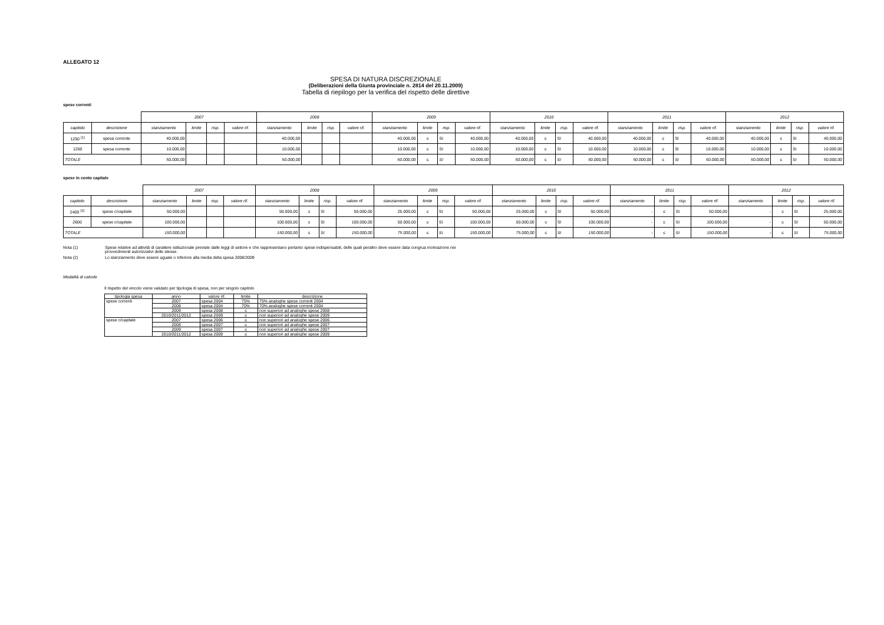ALLEGATO 12
SPESA DI NATURA DISCREZIONALE
(Deliberazioni della Giunta provinciale n. 2814 del 20.11.2009)
Tabella di riepilogo per la verifica del rispetto delle direttive
spese correnti
| | | 2007 | | | | 2008 | | | | 2009 | | | | 2010 | | | | 2011 | | | | 2012 | | | |
| --- | --- | --- | --- | --- | --- | --- | --- | --- | --- | --- | --- | --- | --- | --- | --- | --- | --- | --- | --- | --- | --- | --- | --- | --- | --- |
| capitolo | descrizione | stanziamento | limite | risp. | valore rif. | stanziamento | limite | risp. | valore rif. | stanziamento | limite | risp. | valore rif. | stanziamento | limite | risp. | valore rif. | stanziamento | limite | risp. | valore rif. | stanziamento | limite | risp. | valore rif. |
| 1250 <sup>(1)</sup> | spesa corrente | 40.000,00 | | | | 40.000,00 | | | | 40.000,00 | ≤ | SI | 40.000,00 | 40.000,00 | ≤ | SI | 40.000,00 | 40.000,00 | ≤ | SI | 40.000,00 | 40.000,00 | ≤ | SI | 40.000,00 |
| 1260 | spesa corrente | 10.000,00 | | | | 10.000,00 | | | | 10.000,00 | ≤ | SI | 10.000,00 | 10.000,00 | ≤ | SI | 10.000,00 | 10.000,00 | ≤ | SI | 10.000,00 | 10.000,00 | ≤ | SI | 10.000,00 |
| TOTALE | | 50.000,00 | | | | 50.000,00 | | | | 50.000,00 | ≤ | SI | 50.000,00 | 50.000,00 | ≤ | SI | 50.000,00 | 50.000,00 | ≤ | SI | 50.000,00 | 50.000,00 | ≤ | SI | 50.000,00 |
spese in conto capitale
| | | 2007 | | | | 2008 | | | | 2009 | | | | 2010 | | | | 2011 | | | | 2012 | | | |
| --- | --- | --- | --- | --- | --- | --- | --- | --- | --- | --- | --- | --- | --- | --- | --- | --- | --- | --- | --- | --- | --- | --- | --- | --- | --- |
| capitolo | descrizione | stanziamento | limite | risp. | valore rif. | stanziamento | limite | risp. | valore rif. | stanziamento | limite | risp. | valore rif. | stanziamento | limite | risp. | valore rif. | stanziamento | limite | risp. | valore rif. | stanziamento | limite | risp. | valore rif. |
| 2400 <sup>(2)</sup> | spese c/capitale | 50.000,00 | | | | 50.000,00 | ≤ | SI | 50.000,00 | 25.000,00 | ≤ | SI | 50.000,00 | 25.000,00 | ≤ | SI | 50.000,00 | - | ≤ | SI | 50.000,00 | - | ≤ | SI | 25.000,00 |
| 2600 | spese c/capitale | 100.000,00 | | | | 100.000,00 | ≤ | SI | 100.000,00 | 50.000,00 | ≤ | SI | 100.000,00 | 50.000,00 | ≤ | SI | 100.000,00 | - | ≤ | SI | 100.000,00 | - | ≤ | SI | 50.000,00 |
| TOTALE | | 150.000,00 | | | | 150.000,00 | ≤ | SI | 150.000,00 | 75.000,00 | ≤ | SI | 150.000,00 | 75.000,00 | ≤ | SI | 150.000,00 | - | ≤ | SI | 150.000,00 | - | ≤ | SI | 75.000,00 |
Nota (1) Spese relative ad attività di carattere istituzionale previste dalle leggi di settore e che rappresentano pertanto spese indispensabili, delle quali peraltro deve essere data congrua motivazione nei provvedimenti autorizzativi delle stesse.
Nota (2) Lo stanziamento deve essere uguale o inferiore alla media della spesa 2008/2009
Modalità di calcolo
Il rispetto del vincolo viene valutato per tipologia di spesa, non per singolo capitolo
| tipologia spesa | anno | valore rif. | limite | descrizione |
| --- | --- | --- | --- | --- |
| spese correnti | 2007 | spesa 2004 | 75% | 75% analoghe spese correnti 2004 |
| | 2008 | spesa 2004 | 70% | 70% analoghe spese correnti 2004 |
| | 2009 | spesa 2008 | ≤ | non superiori ad analoghe spese 2008 |
| | 2010/2011/2012 | spesa 2009 | ≤ | non superiori ad analoghe spese 2009 |
| spese c/capitale | 2007 | spesa 2006 | ≤ | non superiori ad analoghe spese 2006 |
| | 2008 | spesa 2007 | ≤ | non superiori ad analoghe spese 2007 |
| | 2009 | spesa 2007 | ≤ | non superiori ad analoghe spese 2007 |
| | 2010/2011/2012 | spesa 2009 | ≤ | non superiori ad analoghe spese 2009 |